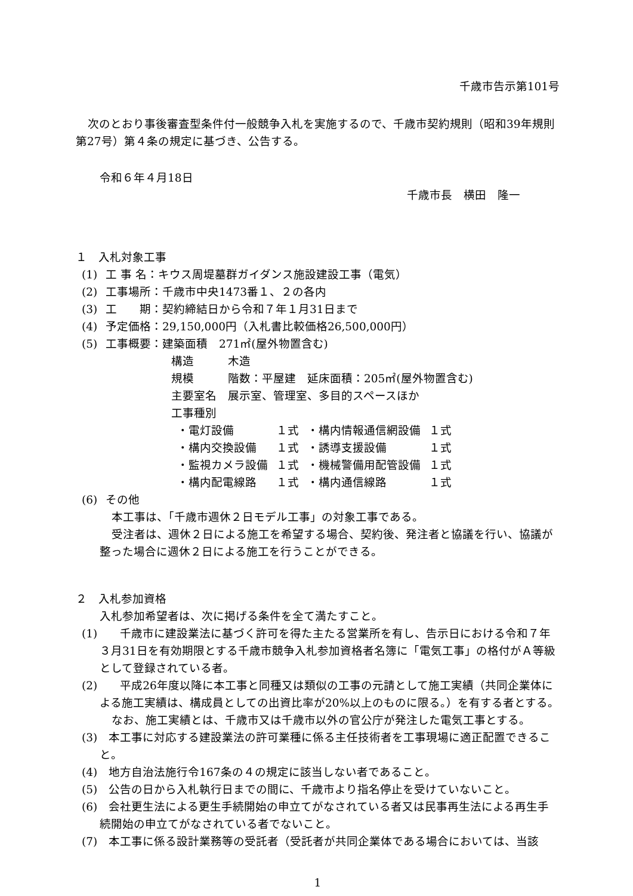千歳市告示第101号
次のとおり事後審査型条件付一般競争入札を実施するので、千歳市契約規則（昭和39年規則第27号）第４条の規定に基づき、公告する。
令和６年４月18日
千歳市長　横田　隆一
１　入札対象工事
(1) 工 事 名：キウス周堤墓群ガイダンス施設建設工事（電気）
(2) 工事場所：千歳市中央1473番１、２の各内
(3) 工　　期：契約締結日から令和７年１月31日まで
(4) 予定価格：29,150,000円（入札書比較価格26,500,000円）
(5) 工事概要：建築面積　271㎡(屋外物置含む)
構造　　　木造
規模　　　階数：平屋建　延床面積：205㎡(屋外物置含む)
主要室名　展示室、管理室、多目的スペースほか
工事種別
| ・電灯設備 | １式 | ・構内情報通信網設備 | １式 |
| ・構内交換設備 | １式 | ・誘導支援設備 | １式 |
| ・監視カメラ設備 | １式 | ・機械警備用配管設備 | １式 |
| ・構内配電線路 | １式 | ・構内通信線路 | １式 |
(6) その他
本工事は、「千歳市週休２日モデル工事」の対象工事である。
受注者は、週休２日による施工を希望する場合、契約後、発注者と協議を行い、協議が整った場合に週休２日による施工を行うことができる。
２　入札参加資格
入札参加希望者は、次に掲げる条件を全て満たすこと。
(1)　　千歳市に建設業法に基づく許可を得た主たる営業所を有し、告示日における令和７年３月31日を有効期限とする千歳市競争入札参加資格者名簿に「電気工事」の格付がＡ等級として登録されている者。
(2)　　平成26年度以降に本工事と同種又は類似の工事の元請として施工実績（共同企業体による施工実績は、構成員としての出資比率が20%以上のものに限る。）を有する者とする。
なお、施工実績とは、千歳市又は千歳市以外の官公庁が発注した電気工事とする。
(3)　本工事に対応する建設業法の許可業種に係る主任技術者を工事現場に適正配置できること。
(4)　地方自治法施行令167条の４の規定に該当しない者であること。
(5)　公告の日から入札執行日までの間に、千歳市より指名停止を受けていないこと。
(6)　会社更生法による更生手続開始の申立てがなされている者又は民事再生法による再生手続開始の申立てがなされている者でないこと。
(7)　本工事に係る設計業務等の受託者（受託者が共同企業体である場合においては、当該
1